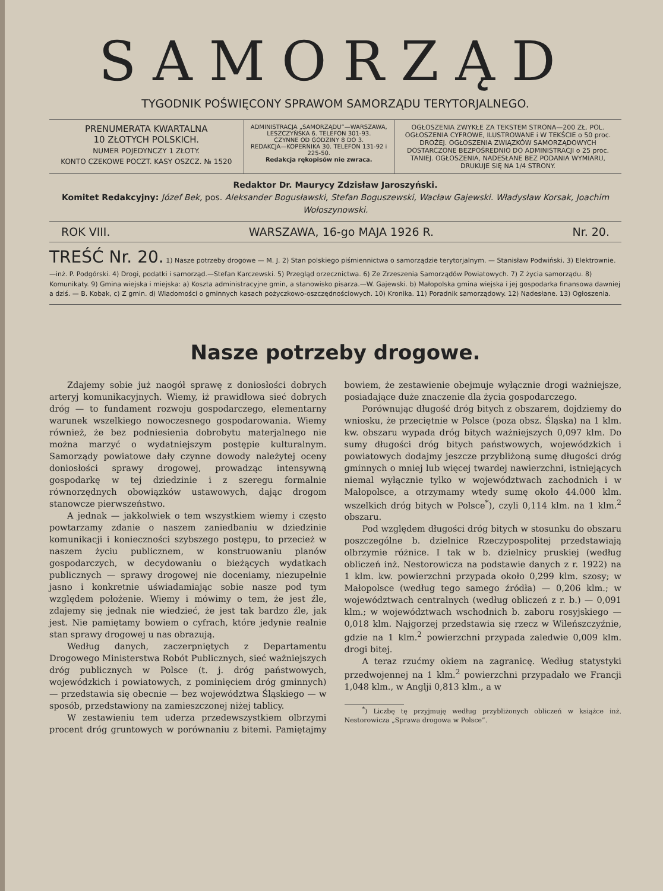SAMORZĄD
TYGODNIK POŚWIĘCONY SPRAWOM SAMORZĄDU TERYTORJALNEGO.
PRENUMERATA KWARTALNA
10 ZŁOTYCH POLSKICH.
NUMER POJEDYNCZY 1 ZŁOTY.
KONTO CZEKOWE POCZT. KASY OSZCZ. № 1520
ADMINISTRACJA „SAMORZĄDU”—WARSZAWA, LESZCZYŃSKA 6. TELEFON 301-93.
CZYNNE OD GODZINY 8 DO 3.
REDAKCJA—KOPERNIKA 30. TELEFON 131-92 i 225-50.
Redakcja rękopisów nie zwraca.
OGŁOSZENIA ZWYKŁE ZA TEKSTEM STRONA—200 ZŁ. POL. OGŁOSZENIA CYFROWE, ILUSTROWANE i W TEKŚCIE o 50 proc. DROŻEJ. OGŁOSZENIA ZWIĄZKÓW SAMORZĄDOWYCH DOSTARCZONE BEZPOŚREDNIO DO ADMINISTRACJI o 25 proc. TANIEJ. OGŁOSZENIA, NADESŁANE BEZ PODANIA WYMIARU, DRUKUJE SIĘ NA 1/4 STRONY.
Redaktor Dr. Maurycy Zdzisław Jaroszyński.
Komitet Redakcyjny: Józef Bek, pos. Aleksander Bogusławski, Stefan Boguszewski, Wacław Gajewski. Władysław Korsak, Joachim Wołoszynowski.
ROK VIII. WARSZAWA, 16-go MAJA 1926 R. Nr. 20.
TREŚĆ Nr. 20. 1) Nasze potrzeby drogowe — M. J. 2) Stan polskiego piśmiennictwa o samorządzie terytorjalnym. — Stanisław Podwiński. 3) Elektrownie.—inż. P. Podgórski. 4) Drogi, podatki i samorząd.—Stefan Karczewski. 5) Przegląd orzecznictwa. 6) Ze Zrzeszenia Samorządów Powiatowych. 7) Z życia samorządu. 8) Komunikaty. 9) Gmina wiejska i miejska: a) Koszta administracyjne gmin, a stanowisko pisarza.—W. Gajewski. b) Małopolska gmina wiejska i jej gospodarka finansowa dawniej a dziś. — B. Kobak, c) Z gmin. d) Wiadomości o gminnych kasach pożyczkowo-oszczędnościowych. 10) Kronika. 11) Poradnik samorządowy. 12) Nadesłane. 13) Ogłoszenia.
Nasze potrzeby drogowe.
Zdajemy sobie już naogół sprawę z doniosłości dobrych arteryj komunikacyjnych. Wiemy, iż prawidłowa sieć dobrych dróg — to fundament rozwoju gospodarczego, elementarny warunek wszelkiego nowoczesnego gospodarowania. Wiemy również, że bez podniesienia dobrobytu materjalnego nie można marzyć o wydatniejszym postępie kulturalnym. Samorządy powiatowe dały czynne dowody należytej oceny doniosłości sprawy drogowej, prowadząc intensywną gospodarkę w tej dziedzinie i z szeregu formalnie równorzędnych obowiązków ustawowych, dając drogom stanowcze pierwszeństwo.
A jednak — jakkolwiek o tem wszystkiem wiemy i często powtarzamy zdanie o naszem zaniedbaniu w dziedzinie komunikacji i konieczności szybszego postępu, to przecież w naszem życiu publicznem, w konstruowaniu planów gospodarczych, w decydowaniu o bieżących wydatkach publicznych — sprawy drogowej nie doceniamy, niezupełnie jasno i konkretnie uświadamiając sobie nasze pod tym względem położenie. Wiemy i mówimy o tem, że jest źle, zdajemy się jednak nie wiedzieć, że jest tak bardzo źle, jak jest. Nie pamiętamy bowiem o cyfrach, które jedynie realnie stan sprawy drogowej u nas obrazują.
Według danych, zaczerpniętych z Departamentu Drogowego Ministerstwa Robót Publicznych, sieć ważniejszych dróg publicznych w Polsce (t. j. dróg państwowych, wojewódzkich i powiatowych, z pominięciem dróg gminnych) — przedstawia się obecnie — bez województwa Śląskiego — w sposób, przedstawiony na zamieszczonej niżej tablicy.
W zestawieniu tem uderza przedewszystkiem olbrzymi procent dróg gruntowych w porównaniu z bitemi. Pamiętajmy bowiem, że zestawienie obejmuje wyłącznie drogi ważniejsze, posiadające duże znaczenie dla życia gospodarczego.
Porównując długość dróg bitych z obszarem, dojdziemy do wniosku, że przeciętnie w Polsce (poza obsz. Śląska) na 1 klm. kw. obszaru wypada dróg bitych ważniejszych 0,097 klm. Do sumy długości dróg bitych państwowych, wojewódzkich i powiatowych dodajmy jeszcze przybliżoną sumę długości dróg gminnych o mniej lub więcej twardej nawierzchni, istniejących niemal wyłącznie tylko w województwach zachodnich i w Małopolsce, a otrzymamy wtedy sumę około 44.000 klm. wszelkich dróg bitych w Polsce<sup>*</sup>), czyli 0,114 klm. na 1 klm.<sup>2</sup> obszaru.
Pod względem długości dróg bitych w stosunku do obszaru poszczególne b. dzielnice Rzeczypospolitej przedstawiają olbrzymie różnice. I tak w b. dzielnicy pruskiej (według obliczeń inż. Nestorowicza na podstawie danych z r. 1922) na 1 klm. kw. powierzchni przypada około 0,299 klm. szosy; w Małopolsce (według tego samego źródła) — 0,206 klm.; w województwach centralnych (według obliczeń z r. b.) — 0,091 klm.; w województwach wschodnich b. zaboru rosyjskiego — 0,018 klm. Najgorzej przedstawia się rzecz w Wileńszczyźnie, gdzie na 1 klm.<sup>2</sup> powierzchni przypada zaledwie 0,009 klm. drogi bitej.
A teraz rzućmy okiem na zagranicę. Według statystyki przedwojennej na 1 klm.<sup>2</sup> powierzchni przypadało we Francji 1,048 klm., w Anglji 0,813 klm., a w
<sup>*</sup>) Liczbę tę przyjmuję według przybliżonych obliczeń w książce inż. Nestorowicza „Sprawa drogowa w Polsce”.